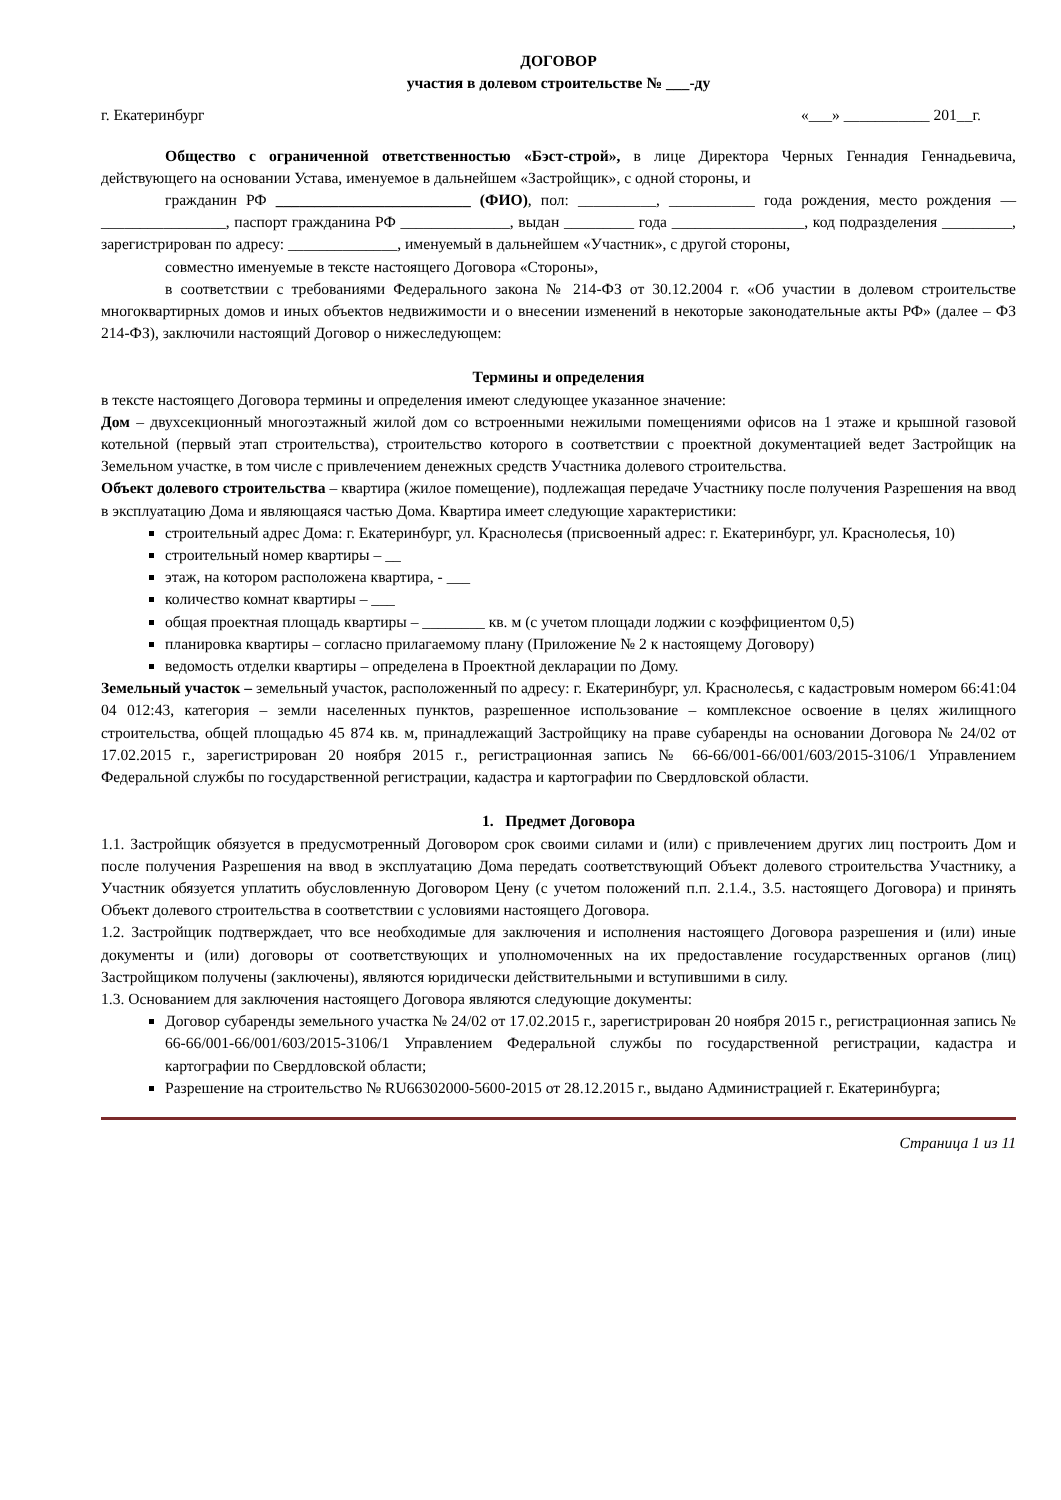ДОГОВОР
участия в долевом строительстве № ___-ду
г. Екатеринбург «___» ___________ 201__г.
Общество с ограниченной ответственностью «Бэст-строй», в лице Директора Черных Геннадия Геннадьевича, действующего на основании Устава, именуемое в дальнейшем «Застройщик», с одной стороны, и
гражданин РФ _________________________ (ФИО), пол: __________, ___________ года рождения, место рождения — ________________, паспорт гражданина РФ ______________, выдан _________ года _________________, код подразделения _________, зарегистрирован по адресу: ______________, именуемый в дальнейшем «Участник», с другой стороны,
совместно именуемые в тексте настоящего Договора «Стороны»,
в соответствии с требованиями Федерального закона № 214-ФЗ от 30.12.2004 г. «Об участии в долевом строительстве многоквартирных домов и иных объектов недвижимости и о внесении изменений в некоторые законодательные акты РФ» (далее – ФЗ 214-ФЗ), заключили настоящий Договор о нижеследующем:
Термины и определения
в тексте настоящего Договора термины и определения имеют следующее указанное значение:
Дом – двухсекционный многоэтажный жилой дом со встроенными нежилыми помещениями офисов на 1 этаже и крышной газовой котельной (первый этап строительства), строительство которого в соответствии с проектной документацией ведет Застройщик на Земельном участке, в том числе с привлечением денежных средств Участника долевого строительства.
Объект долевого строительства – квартира (жилое помещение), подлежащая передаче Участнику после получения Разрешения на ввод в эксплуатацию Дома и являющаяся частью Дома. Квартира имеет следующие характеристики:
строительный адрес Дома: г. Екатеринбург, ул. Краснолесья (присвоенный адрес: г. Екатеринбург, ул. Краснолесья, 10)
строительный номер квартиры – __
этаж, на котором расположена квартира, - ___
количество комнат квартиры – ___
общая проектная площадь квартиры – ________ кв. м (с учетом площади лоджии с коэффициентом 0,5)
планировка квартиры – согласно прилагаемому плану (Приложение № 2 к настоящему Договору)
ведомость отделки квартиры – определена в Проектной декларации по Дому.
Земельный участок – земельный участок, расположенный по адресу: г. Екатеринбург, ул. Краснолесья, с кадастровым номером 66:41:04 04 012:43, категория – земли населенных пунктов, разрешенное использование – комплексное освоение в целях жилищного строительства, общей площадью 45 874 кв. м, принадлежащий Застройщику на праве субаренды на основании Договора № 24/02 от 17.02.2015 г., зарегистрирован 20 ноября 2015 г., регистрационная запись № 66-66/001-66/001/603/2015-3106/1 Управлением Федеральной службы по государственной регистрации, кадастра и картографии по Свердловской области.
1. Предмет Договора
1.1. Застройщик обязуется в предусмотренный Договором срок своими силами и (или) с привлечением других лиц построить Дом и после получения Разрешения на ввод в эксплуатацию Дома передать соответствующий Объект долевого строительства Участнику, а Участник обязуется уплатить обусловленную Договором Цену (с учетом положений п.п. 2.1.4., 3.5. настоящего Договора) и принять Объект долевого строительства в соответствии с условиями настоящего Договора.
1.2. Застройщик подтверждает, что все необходимые для заключения и исполнения настоящего Договора разрешения и (или) иные документы и (или) договоры от соответствующих и уполномоченных на их предоставление государственных органов (лиц) Застройщиком получены (заключены), являются юридически действительными и вступившими в силу.
1.3. Основанием для заключения настоящего Договора являются следующие документы:
Договор субаренды земельного участка № 24/02 от 17.02.2015 г., зарегистрирован 20 ноября 2015 г., регистрационная запись № 66-66/001-66/001/603/2015-3106/1 Управлением Федеральной службы по государственной регистрации, кадастра и картографии по Свердловской области;
Разрешение на строительство № RU66302000-5600-2015 от 28.12.2015 г., выдано Администрацией г. Екатеринбурга;
Страница 1 из 11